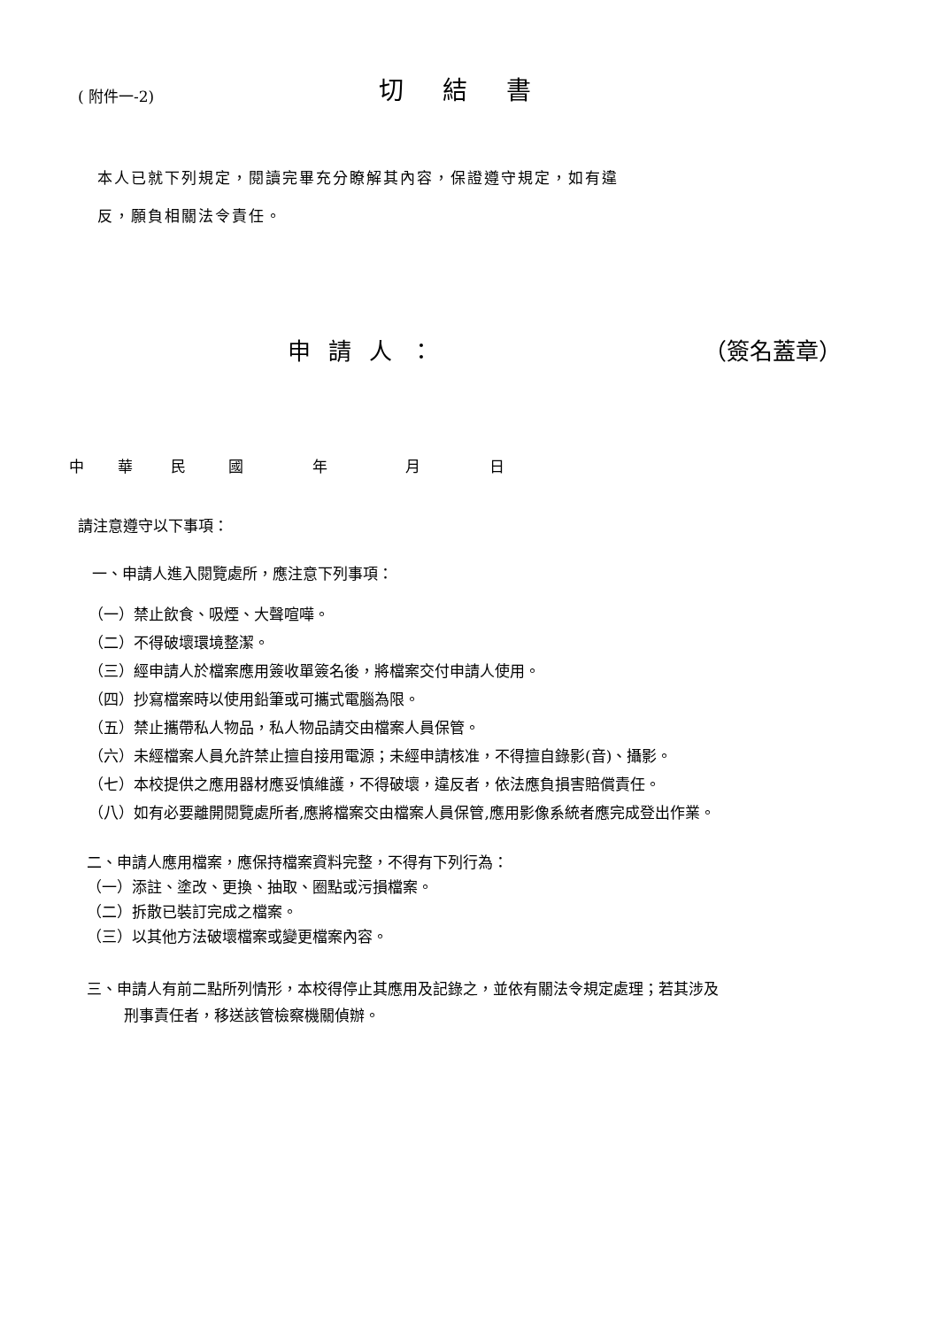( 附件一-2)
切結書
本人已就下列規定，閱讀完畢充分瞭解其內容，保證遵守規定，如有違
反，願負相關法令責任。
申請人： （簽名蓋章）
中華民國年月日
請注意遵守以下事項：
一、申請人進入閱覽處所，應注意下列事項：
（一）禁止飲食、吸煙、大聲喧嘩。
（二）不得破壞環境整潔。
（三）經申請人於檔案應用簽收單簽名後，將檔案交付申請人使用。
（四）抄寫檔案時以使用鉛筆或可攜式電腦為限。
（五）禁止攜帶私人物品，私人物品請交由檔案人員保管。
（六）未經檔案人員允許禁止擅自接用電源；未經申請核准，不得擅自錄影(音)、攝影。
（七）本校提供之應用器材應妥慎維護，不得破壞，違反者，依法應負損害賠償責任。
（八）如有必要離開閱覽處所者,應將檔案交由檔案人員保管,應用影像系統者應完成登出作業。
二、申請人應用檔案，應保持檔案資料完整，不得有下列行為：
（一）添註、塗改、更換、抽取、圈點或污損檔案。
（二）拆散已裝訂完成之檔案。
（三）以其他方法破壞檔案或變更檔案內容。
三、申請人有前二點所列情形，本校得停止其應用及記錄之，並依有關法令規定處理；若其涉及
刑事責任者，移送該管檢察機關偵辦。